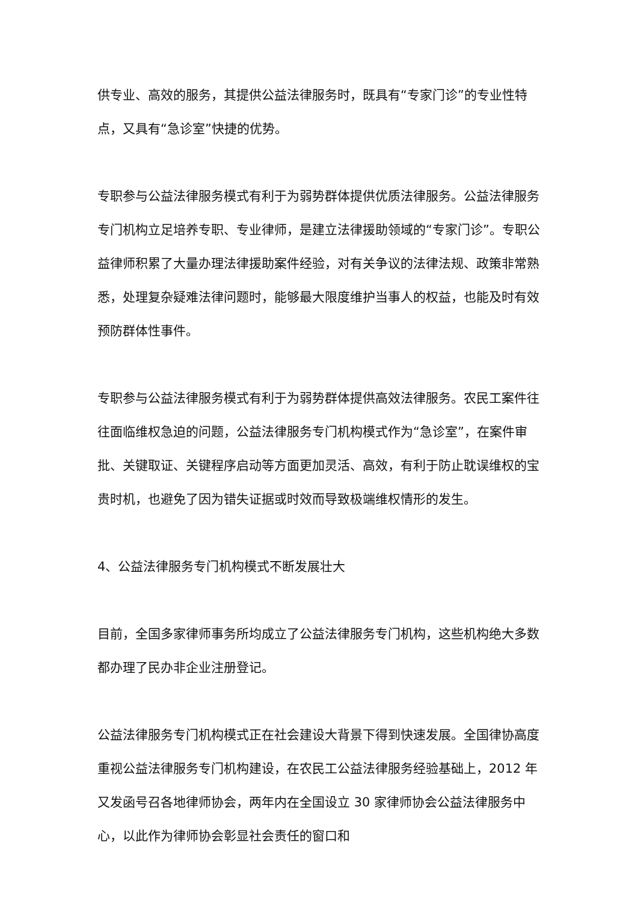供专业、高效的服务，其提供公益法律服务时，既具有“专家门诊”的专业性特点，又具有“急诊室”快捷的优势。
专职参与公益法律服务模式有利于为弱势群体提供优质法律服务。公益法律服务专门机构立足培养专职、专业律师，是建立法律援助领域的“专家门诊”。专职公益律师积累了大量办理法律援助案件经验，对有关争议的法律法规、政策非常熟悉，处理复杂疑难法律问题时，能够最大限度维护当事人的权益，也能及时有效预防群体性事件。
专职参与公益法律服务模式有利于为弱势群体提供高效法律服务。农民工案件往往面临维权急迫的问题，公益法律服务专门机构模式作为“急诊室”，在案件审批、关键取证、关键程序启动等方面更加灵活、高效，有利于防止耽误维权的宝贵时机，也避免了因为错失证据或时效而导致极端维权情形的发生。
4、公益法律服务专门机构模式不断发展壮大
目前，全国多家律师事务所均成立了公益法律服务专门机构，这些机构绝大多数都办理了民办非企业注册登记。
公益法律服务专门机构模式正在社会建设大背景下得到快速发展。全国律协高度重视公益法律服务专门机构建设，在农民工公益法律服务经验基础上，2012 年又发函号召各地律师协会，两年内在全国设立 30 家律师协会公益法律服务中心，以此作为律师协会彰显社会责任的窗口和